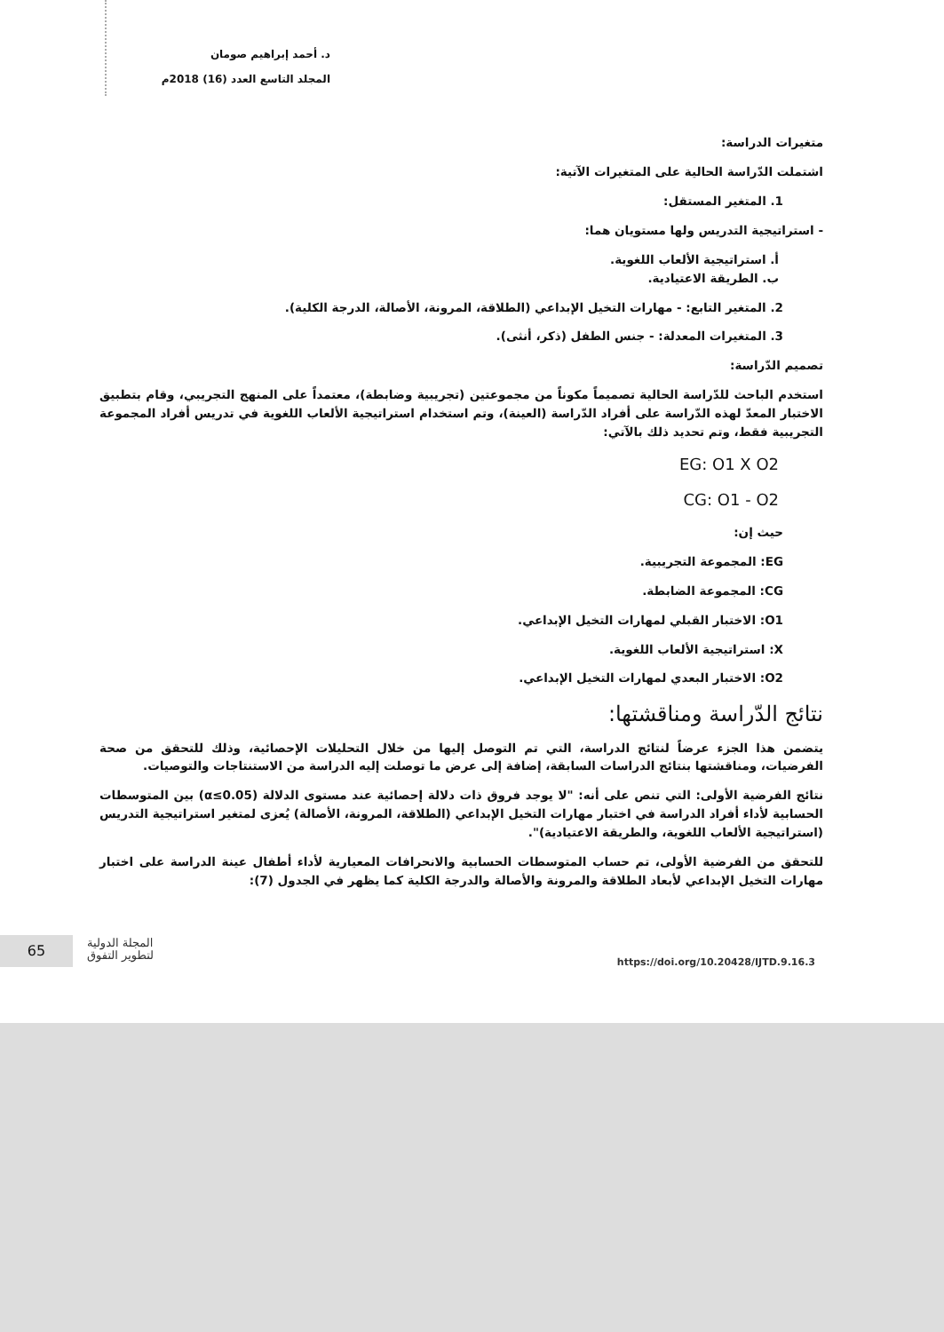د. أحمد إبراهيم صومان
المجلد التاسع العدد (16) 2018م
متغيرات الدراسة:
اشتملت الدّراسة الحالية على المتغيرات الآتية:
1. المتغير المستقل:
- استراتيجية التدريس ولها مستويان هما:
أ. استراتيجية الألعاب اللغوية.
ب. الطريقة الاعتيادية.
2. المتغير التابع: - مهارات التخيل الإبداعي (الطلاقة، المرونة، الأصالة، الدرجة الكلية).
3. المتغيرات المعدلة: - جنس الطفل (ذكر، أنثى).
تصميم الدّراسة:
استخدم الباحث للدّراسة الحالية تصميماً مكوناً من مجموعتين (تجريبية وضابطة)، معتمداً على المنهج التجريبي، وقام بتطبيق الاختبار المعدّ لهذه الدّراسة على أفراد الدّراسة (العينة)، وتم استخدام استراتيجية الألعاب اللغوية في تدريس أفراد المجموعة التجريبية فقط، وتم تحديد ذلك بالآتي:
EG: O1 X O2
CG: O1 - O2
حيث إن:
EG: المجموعة التجريبية.
CG: المجموعة الضابطة.
O1: الاختبار القبلي لمهارات التخيل الإبداعي.
X: استراتيجية الألعاب اللغوية.
O2: الاختبار البعدي لمهارات التخيل الإبداعي.
نتائج الدّراسة ومناقشتها:
يتضمن هذا الجزء عرضاً لنتائج الدراسة، التي تم التوصل إليها من خلال التحليلات الإحصائية، وذلك للتحقق من صحة الفرضيات، ومناقشتها بنتائج الدراسات السابقة، إضافة إلى عرض ما توصلت إليه الدراسة من الاستنتاجات والتوصيات.
نتائج الفرضية الأولى: التي تنص على أنه: "لا يوجد فروق ذات دلالة إحصائية عند مستوى الدلالة (α≤0.05) بين المتوسطات الحسابية لأداء أفراد الدراسة في اختبار مهارات التخيل الإبداعي (الطلاقة، المرونة، الأصالة) يُعزى لمتغير استراتيجية التدريس (استراتيجية الألعاب اللغوية، والطريقة الاعتيادية)".
للتحقق من الفرضية الأولى، تم حساب المتوسطات الحسابية والانحرافات المعيارية لأداء أطفال عينة الدراسة على اختبار مهارات التخيل الإبداعي لأبعاد الطلاقة والمرونة والأصالة والدرجة الكلية كما يظهر في الجدول (7):
65
المجلة الدولية
لتطوير التفوق
https://doi.org/10.20428/IJTD.9.16.3